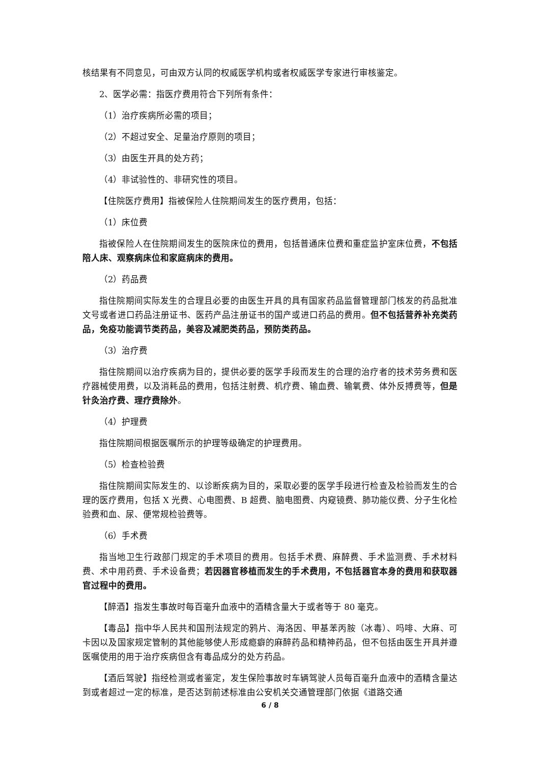核结果有不同意见，可由双方认同的权威医学机构或者权威医学专家进行审核鉴定。
2、医学必需：指医疗费用符合下列所有条件：
（1）治疗疾病所必需的项目；
（2）不超过安全、足量治疗原则的项目；
（3）由医生开具的处方药；
（4）非试验性的、非研究性的项目。
【住院医疗费用】指被保险人住院期间发生的医疗费用，包括：
（1）床位费
指被保险人在住院期间发生的医院床位的费用，包括普通床位费和重症监护室床位费，不包括陪人床、观察病床位和家庭病床的费用。
（2）药品费
指住院期间实际发生的合理且必要的由医生开具的具有国家药品监督管理部门核发的药品批准文号或者进口药品注册证书、医药产品注册证书的国产或进口药品的费用。但不包括营养补充类药品，免疫功能调节类药品，美容及减肥类药品，预防类药品。
（3）治疗费
指住院期间以治疗疾病为目的，提供必要的医学手段而发生的合理的治疗者的技术劳务费和医疗器械使用费，以及消耗品的费用，包括注射费、机疗费、输血费、输氧费、体外反搏费等，但是针灸治疗费、理疗费除外。
（4）护理费
指住院期间根据医嘱所示的护理等级确定的护理费用。
（5）检查检验费
指住院期间实际发生的、以诊断疾病为目的，采取必要的医学手段进行检查及检验而发生的合理的医疗费用，包括 X 光费、心电图费、B 超费、脑电图费、内窥镜费、肺功能仪费、分子生化检验费和血、尿、便常规检验费等。
（6）手术费
指当地卫生行政部门规定的手术项目的费用。包括手术费、麻醉费、手术监测费、手术材料费、术中用药费、手术设备费；若因器官移植而发生的手术费用，不包括器官本身的费用和获取器官过程中的费用。
【醉酒】指发生事故时每百毫升血液中的酒精含量大于或者等于 80 毫克。
【毒品】指中华人民共和国刑法规定的鸦片、海洛因、甲基苯丙胺（冰毒）、吗啡、大麻、可卡因以及国家规定管制的其他能够使人形成瘾癖的麻醉药品和精神药品，但不包括由医生开具并遵医嘱使用的用于治疗疾病但含有毒品成分的处方药品。
【酒后驾驶】指经检测或者鉴定，发生保险事故时车辆驾驶人员每百毫升血液中的酒精含量达到或者超过一定的标准，是否达到前述标准由公安机关交通管理部门依据《道路交通
6 / 8